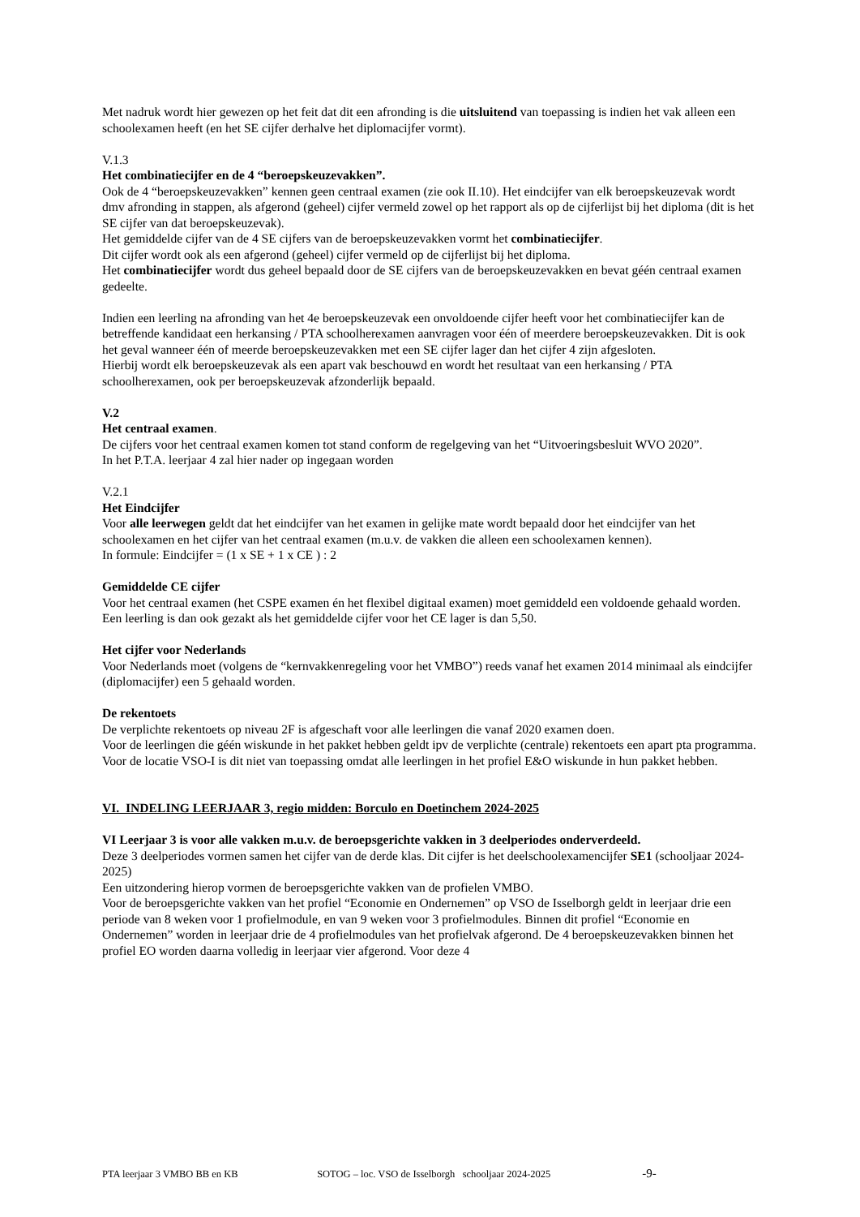Met nadruk wordt hier gewezen op het feit dat dit een afronding is die uitsluitend van toepassing is indien het vak alleen een schoolexamen heeft (en het SE cijfer derhalve het diplomacijfer vormt).
V.1.3
Het combinatiecijfer en de 4 “beroepskeuzevakken”.
Ook de 4 “beroepskeuzevakken” kennen geen centraal examen (zie ook II.10). Het eindcijfer van elk beroepskeuzevak wordt dmv afronding in stappen, als afgerond (geheel) cijfer vermeld zowel op het rapport als op de cijferlijst bij het diploma (dit is het SE cijfer van dat beroepskeuzevak).
Het gemiddelde cijfer van de 4 SE cijfers van de beroepskeuzevakken vormt het combinatiecijfer.
Dit cijfer wordt ook als een afgerond (geheel) cijfer vermeld op de cijferlijst bij het diploma.
Het combinatiecijfer wordt dus geheel bepaald door de SE cijfers van de beroepskeuzevakken en bevat géén centraal examen gedeelte.
Indien een leerling na afronding van het 4e beroepskeuzevak een onvoldoende cijfer heeft voor het combinatiecijfer kan de betreffende kandidaat een herkansing / PTA schoolherexamen aanvragen voor één of meerdere beroepskeuzevakken. Dit is ook het geval wanneer één of meerde beroepskeuzevakken met een SE cijfer lager dan het cijfer 4 zijn afgesloten.
Hierbij wordt elk beroepskeuzevak als een apart vak beschouwd en wordt het resultaat van een herkansing / PTA schoolherexamen, ook per beroepskeuzevak afzonderlijk bepaald.
V.2
Het centraal examen.
De cijfers voor het centraal examen komen tot stand conform de regelgeving van het “Uitvoeringsbesluit WVO 2020”.
In het P.T.A. leerjaar 4 zal hier nader op ingegaan worden
V.2.1
Het Eindcijfer
Voor alle leerwegen geldt dat het eindcijfer van het examen in gelijke mate wordt bepaald door het eindcijfer van het schoolexamen en het cijfer van het centraal examen (m.u.v. de vakken die alleen een schoolexamen kennen).
In formule: Eindcijfer = (1 x SE + 1 x CE ) : 2
Gemiddelde CE cijfer
Voor het centraal examen (het CSPE examen én het flexibel digitaal examen) moet gemiddeld een voldoende gehaald worden. Een leerling is dan ook gezakt als het gemiddelde cijfer voor het CE lager is dan 5,50.
Het cijfer voor Nederlands
Voor Nederlands moet (volgens de “kernvakkenregeling voor het VMBO”) reeds vanaf het examen 2014 minimaal als eindcijfer (diplomacijfer) een 5 gehaald worden.
De rekentoets
De verplichte rekentoets op niveau 2F is afgeschaft voor alle leerlingen die vanaf 2020 examen doen.
Voor de leerlingen die géén wiskunde in het pakket hebben geldt ipv de verplichte (centrale) rekentoets een apart pta programma.
Voor de locatie VSO-I is dit niet van toepassing omdat alle leerlingen in het profiel E&O wiskunde in hun pakket hebben.
VI. INDELING LEERJAAR 3, regio midden: Borculo en Doetinchem 2024-2025
VI Leerjaar 3 is voor alle vakken m.u.v. de beroepsgerichte vakken in 3 deelperiodes onderverdeeld.
Deze 3 deelperiodes vormen samen het cijfer van de derde klas. Dit cijfer is het deelschoolexamencijfer SE1 (schooljaar 2024-2025)
Een uitzondering hierop vormen de beroepsgerichte vakken van de profielen VMBO.
Voor de beroepsgerichte vakken van het profiel “Economie en Ondernemen” op VSO de Isselborgh geldt in leerjaar drie een periode van 8 weken voor 1 profielmodule, en van 9 weken voor 3 profielmodules. Binnen dit profiel “Economie en Ondernemen” worden in leerjaar drie de 4 profielmodules van het profielvak afgerond. De 4 beroepskeuzevakken binnen het profiel EO worden daarna volledig in leerjaar vier afgerond. Voor deze 4
PTA leerjaar 3 VMBO BB en KB SOTOG – loc. VSO de Isselborgh schooljaar 2024-2025 -9-